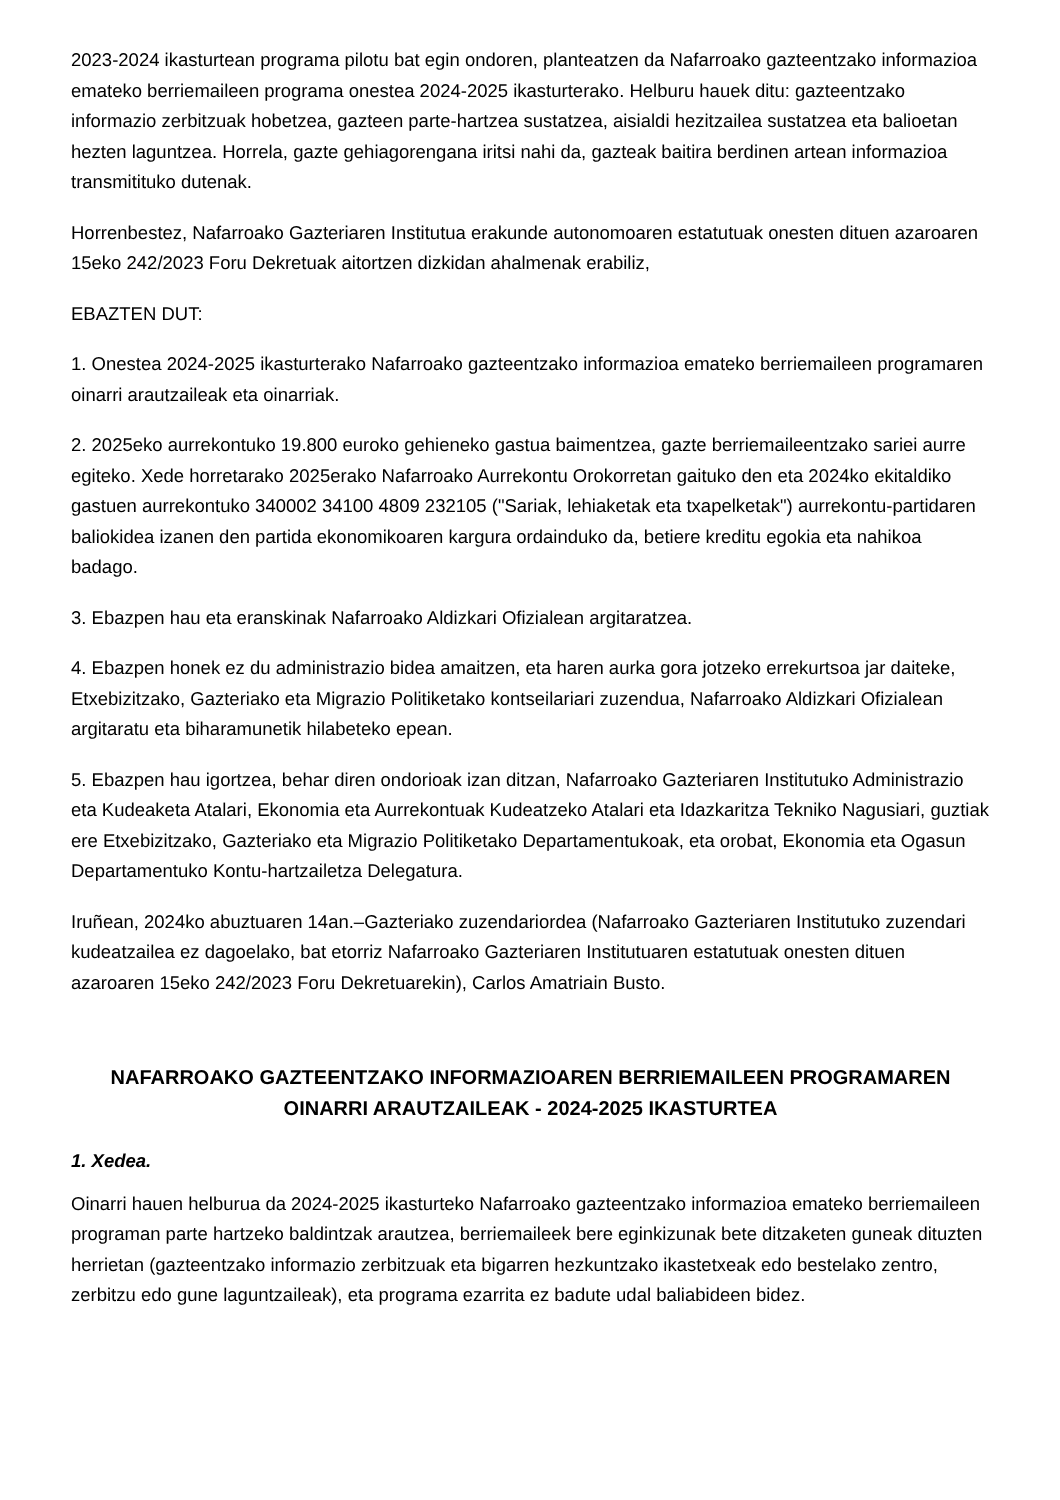2023-2024 ikasturtean programa pilotu bat egin ondoren, planteatzen da Nafarroako gazteentzako informazioa emateko berriemaileen programa onestea 2024-2025 ikasturterako. Helburu hauek ditu: gazteentzako informazio zerbitzuak hobetzea, gazteen parte-hartzea sustatzea, aisialdi hezitzailea sustatzea eta balioetan hezten laguntzea. Horrela, gazte gehiagorengana iritsi nahi da, gazteak baitira berdinen artean informazioa transmitituko dutenak.
Horrenbestez, Nafarroako Gazteriaren Institutua erakunde autonomoaren estatutuak onesten dituen azaroaren 15eko 242/2023 Foru Dekretuak aitortzen dizkidan ahalmenak erabiliz,
EBAZTEN DUT:
1. Onestea 2024-2025 ikasturterako Nafarroako gazteentzako informazioa emateko berriemaileen programaren oinarri arautzaileak eta oinarriak.
2. 2025eko aurrekontuko 19.800 euroko gehieneko gastua baimentzea, gazte berriemaileentzako sariei aurre egiteko. Xede horretarako 2025erako Nafarroako Aurrekontu Orokorretan gaituko den eta 2024ko ekitaldiko gastuen aurrekontuko 340002 34100 4809 232105 ("Sariak, lehiaketak eta txapelketak") aurrekontu-partidaren baliokidea izanen den partida ekonomikoaren kargura ordainduko da, betiere kreditu egokia eta nahikoa badago.
3. Ebazpen hau eta eranskinak Nafarroako Aldizkari Ofizialean argitaratzea.
4. Ebazpen honek ez du administrazio bidea amaitzen, eta haren aurka gora jotzeko errekurtsoa jar daiteke, Etxebizitzako, Gazteriako eta Migrazio Politiketako kontseilariari zuzendua, Nafarroako Aldizkari Ofizialean argitaratu eta biharamunetik hilabeteko epean.
5. Ebazpen hau igortzea, behar diren ondorioak izan ditzan, Nafarroako Gazteriaren Institutuko Administrazio eta Kudeaketa Atalari, Ekonomia eta Aurrekontuak Kudeatzeko Atalari eta Idazkaritza Tekniko Nagusiari, guztiak ere Etxebizitzako, Gazteriako eta Migrazio Politiketako Departamentukoak, eta orobat, Ekonomia eta Ogasun Departamentuko Kontu-hartzailetza Delegatura.
Iruñean, 2024ko abuztuaren 14an.–Gazteriako zuzendariordea (Nafarroako Gazteriaren Institutuko zuzendari kudeatzailea ez dagoelako, bat etorriz Nafarroako Gazteriaren Institutuaren estatutuak onesten dituen azaroaren 15eko 242/2023 Foru Dekretuarekin), Carlos Amatriain Busto.
NAFARROAKO GAZTEENTZAKO INFORMAZIOAREN BERRIEMAILEEN PROGRAMAREN OINARRI ARAUTZAILEAK - 2024-2025 IKASTURTEA
1. Xedea.
Oinarri hauen helburua da 2024-2025 ikasturteko Nafarroako gazteentzako informazioa emateko berriemaileen programan parte hartzeko baldintzak arautzea, berriemaileek bere eginkizunak bete ditzaketen guneak dituzten herrietan (gazteentzako informazio zerbitzuak eta bigarren hezkuntzako ikastetxeak edo bestelako zentro, zerbitzu edo gune laguntzaileak), eta programa ezarrita ez badute udal baliabideen bidez.